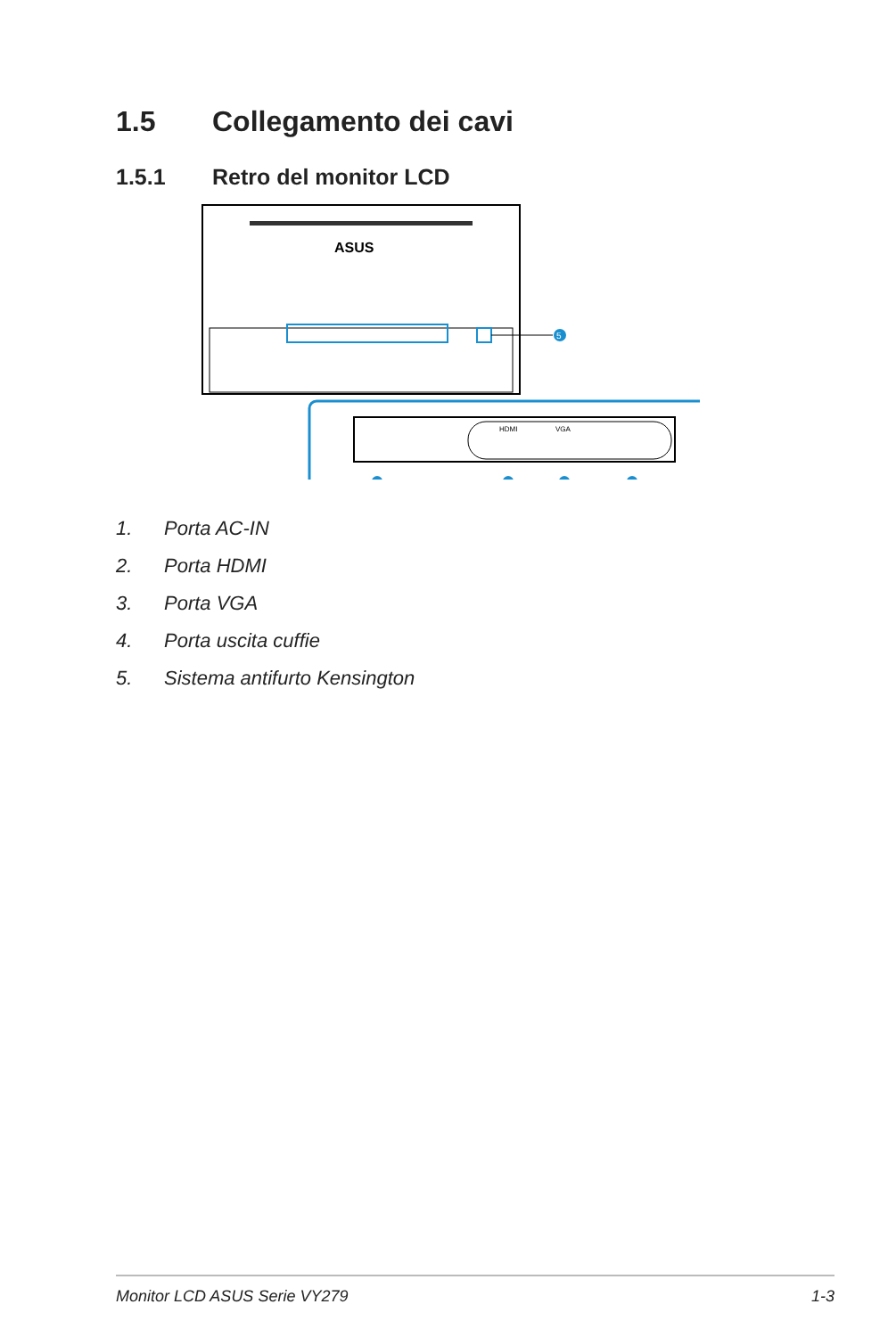1.5 Collegamento dei cavi
1.5.1 Retro del monitor LCD
ASUS
5
HDMI
VGA
1. Porta AC-IN
2. Porta HDMI
3. Porta VGA
4. Porta uscita cuffie
5. Sistema antifurto Kensington
Monitor LCD ASUS Serie VY279 1-3